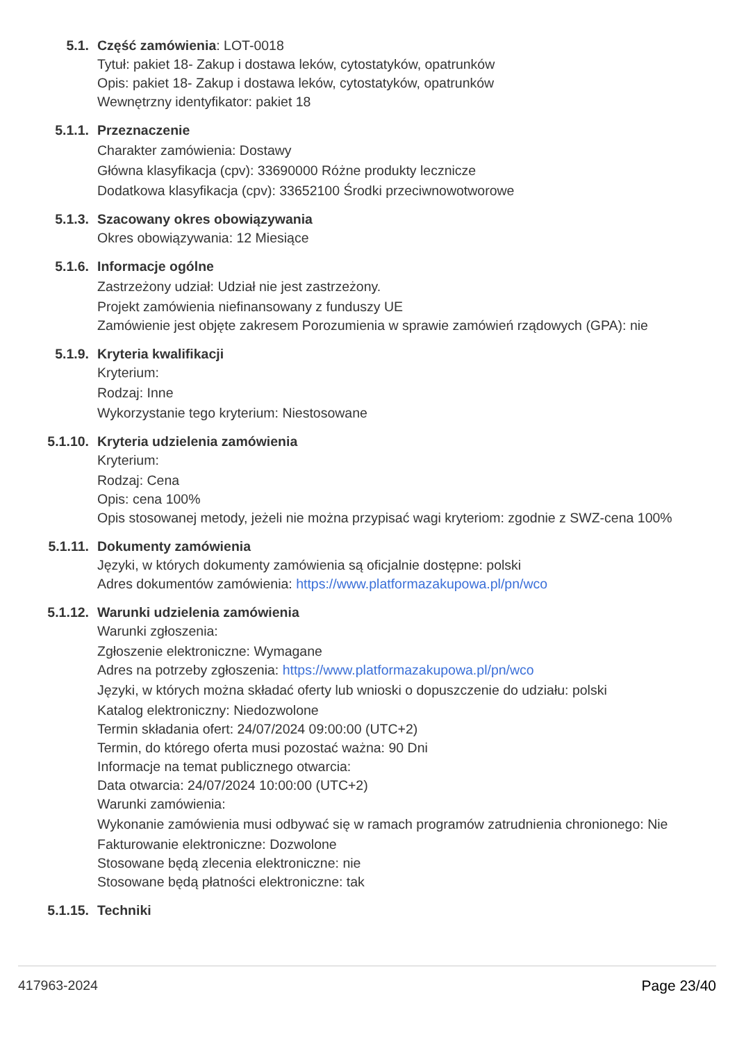5.1.
Część zamówienia: LOT-0018
Tytuł: pakiet 18- Zakup i dostawa leków, cytostatyków, opatrunków
Opis: pakiet 18- Zakup i dostawa leków, cytostatyków, opatrunków
Wewnętrzny identyfikator: pakiet 18
5.1.1. Przeznaczenie
Charakter zamówienia: Dostawy
Główna klasyfikacja (cpv): 33690000 Różne produkty lecznicze
Dodatkowa klasyfikacja (cpv): 33652100 Środki przeciwnowotworowe
5.1.3. Szacowany okres obowiązywania
Okres obowiązywania: 12 Miesiące
5.1.6. Informacje ogólne
Zastrzeżony udział: Udział nie jest zastrzeżony.
Projekt zamówienia niefinansowany z funduszy UE
Zamówienie jest objęte zakresem Porozumienia w sprawie zamówień rządowych (GPA): nie
5.1.9. Kryteria kwalifikacji
Kryterium:
Rodzaj: Inne
Wykorzystanie tego kryterium: Niestosowane
5.1.10. Kryteria udzielenia zamówienia
Kryterium:
Rodzaj: Cena
Opis: cena 100%
Opis stosowanej metody, jeżeli nie można przypisać wagi kryteriom: zgodnie z SWZ-cena 100%
5.1.11. Dokumenty zamówienia
Języki, w których dokumenty zamówienia są oficjalnie dostępne: polski
Adres dokumentów zamówienia: https://www.platformazakupowa.pl/pn/wco
5.1.12. Warunki udzielenia zamówienia
Warunki zgłoszenia:
Zgłoszenie elektroniczne: Wymagane
Adres na potrzeby zgłoszenia: https://www.platformazakupowa.pl/pn/wco
Języki, w których można składać oferty lub wnioski o dopuszczenie do udziału: polski
Katalog elektroniczny: Niedozwolone
Termin składania ofert: 24/07/2024 09:00:00 (UTC+2)
Termin, do którego oferta musi pozostać ważna: 90 Dni
Informacje na temat publicznego otwarcia:
Data otwarcia: 24/07/2024 10:00:00 (UTC+2)
Warunki zamówienia:
Wykonanie zamówienia musi odbywać się w ramach programów zatrudnienia chronionego: Nie
Fakturowanie elektroniczne: Dozwolone
Stosowane będą zlecenia elektroniczne: nie
Stosowane będą płatności elektroniczne: tak
5.1.15. Techniki
417963-2024 Page 23/40